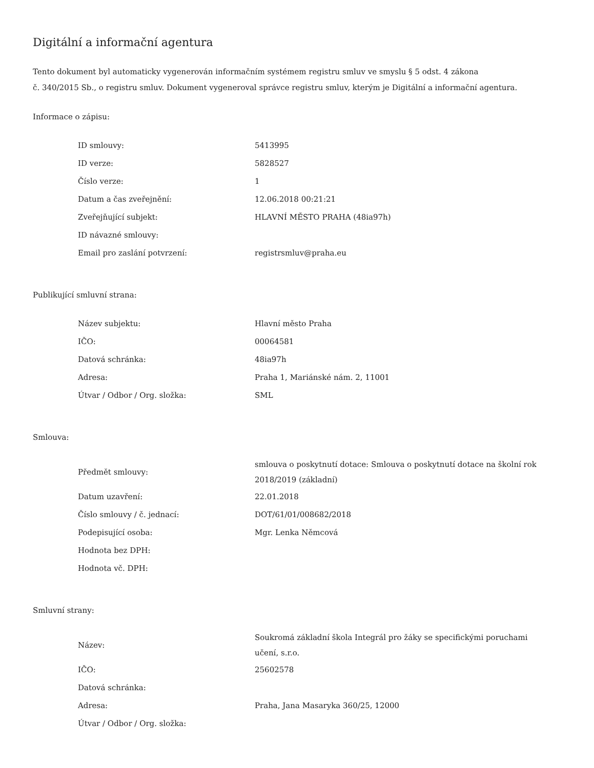Digitální a informační agentura
Tento dokument byl automaticky vygenerován informačním systémem registru smluv ve smyslu § 5 odst. 4 zákona
č. 340/2015 Sb., o registru smluv. Dokument vygeneroval správce registru smluv, kterým je Digitální a informační agentura.
Informace o zápisu:
| ID smlouvy: | 5413995 |
| ID verze: | 5828527 |
| Číslo verze: | 1 |
| Datum a čas zveřejnění: | 12.06.2018 00:21:21 |
| Zveřejňující subjekt: | HLAVNÍ MĚSTO PRAHA (48ia97h) |
| ID návazné smlouvy: | |
| Email pro zaslání potvrzení: | registrsmluv@praha.eu |
Publikující smluvní strana:
| Název subjektu: | Hlavní město Praha |
| IČO: | 00064581 |
| Datová schránka: | 48ia97h |
| Adresa: | Praha 1, Mariánské nám. 2, 11001 |
| Útvar / Odbor / Org. složka: | SML |
Smlouva:
| Předmět smlouvy: | smlouva o poskytnutí dotace: Smlouva o poskytnutí dotace na školní rok 2018/2019 (základní) |
| Datum uzavření: | 22.01.2018 |
| Číslo smlouvy / č. jednací: | DOT/61/01/008682/2018 |
| Podepisující osoba: | Mgr. Lenka Němcová |
| Hodnota bez DPH: | |
| Hodnota vč. DPH: | |
Smluvní strany:
| Název: | Soukromá základní škola Integrál pro žáky se specifickými poruchami učení, s.r.o. |
| IČO: | 25602578 |
| Datová schránka: | |
| Adresa: | Praha, Jana Masaryka 360/25, 12000 |
| Útvar / Odbor / Org. složka: | |